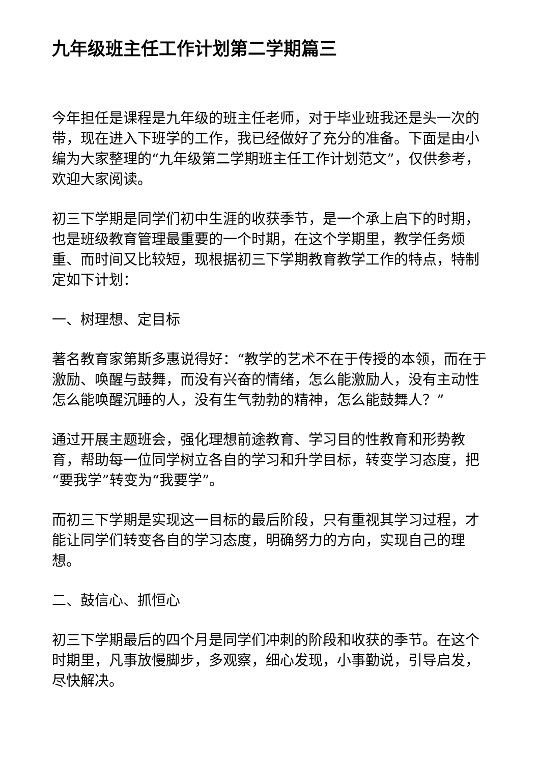九年级班主任工作计划第二学期篇三
今年担任是课程是九年级的班主任老师，对于毕业班我还是头一次的带，现在进入下班学的工作，我已经做好了充分的准备。下面是由小编为大家整理的“九年级第二学期班主任工作计划范文”，仅供参考，欢迎大家阅读。
初三下学期是同学们初中生涯的收获季节，是一个承上启下的时期，也是班级教育管理最重要的一个时期，在这个学期里，教学任务烦重、而时间又比较短，现根据初三下学期教育教学工作的特点，特制定如下计划：
一、树理想、定目标
著名教育家第斯多惠说得好：“教学的艺术不在于传授的本领，而在于激励、唤醒与鼓舞，而没有兴奋的情绪，怎么能激励人，没有主动性怎么能唤醒沉睡的人，没有生气勃勃的精神，怎么能鼓舞人？”
通过开展主题班会，强化理想前途教育、学习目的性教育和形势教育，帮助每一位同学树立各自的学习和升学目标，转变学习态度，把“要我学”转变为“我要学”。
而初三下学期是实现这一目标的最后阶段，只有重视其学习过程，才能让同学们转变各自的学习态度，明确努力的方向，实现自己的理想。
二、鼓信心、抓恒心
初三下学期最后的四个月是同学们冲刺的阶段和收获的季节。在这个时期里，凡事放慢脚步，多观察，细心发现，小事勤说，引导启发，尽快解决。